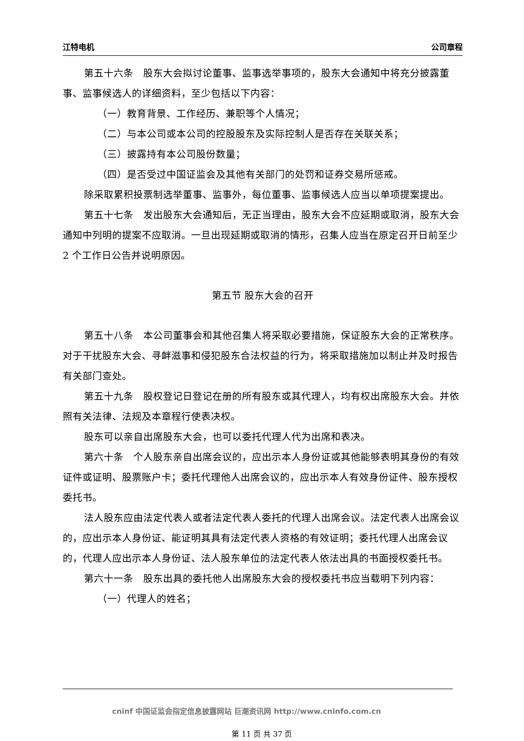江特电机 公司章程
第五十六条　股东大会拟讨论董事、监事选举事项的，股东大会通知中将充分披露董事、监事候选人的详细资料，至少包括以下内容：
（一）教育背景、工作经历、兼职等个人情况；
（二）与本公司或本公司的控股股东及实际控制人是否存在关联关系；
（三）披露持有本公司股份数量；
（四）是否受过中国证监会及其他有关部门的处罚和证券交易所惩戒。
除采取累积投票制选举董事、监事外，每位董事、监事候选人应当以单项提案提出。
第五十七条　发出股东大会通知后，无正当理由，股东大会不应延期或取消，股东大会通知中列明的提案不应取消。一旦出现延期或取消的情形，召集人应当在原定召开日前至少 2 个工作日公告并说明原因。
第五节 股东大会的召开
第五十八条　本公司董事会和其他召集人将采取必要措施，保证股东大会的正常秩序。对于干扰股东大会、寻衅滋事和侵犯股东合法权益的行为，将采取措施加以制止并及时报告有关部门查处。
第五十九条　股权登记日登记在册的所有股东或其代理人，均有权出席股东大会。并依照有关法律、法规及本章程行使表决权。
股东可以亲自出席股东大会，也可以委托代理人代为出席和表决。
第六十条　个人股东亲自出席会议的，应出示本人身份证或其他能够表明其身份的有效证件或证明、股票账户卡；委托代理他人出席会议的，应出示本人有效身份证件、股东授权委托书。
法人股东应由法定代表人或者法定代表人委托的代理人出席会议。法定代表人出席会议的，应出示本人身份证、能证明其具有法定代表人资格的有效证明；委托代理人出席会议的，代理人应出示本人身份证、法人股东单位的法定代表人依法出具的书面授权委托书。
第六十一条　股东出具的委托他人出席股东大会的授权委托书应当载明下列内容：
（一）代理人的姓名；
cninf 中国证监会指定信息披露网站 巨潮资讯网 http://www.cninfo.com.cn
第 11 页 共 37 页